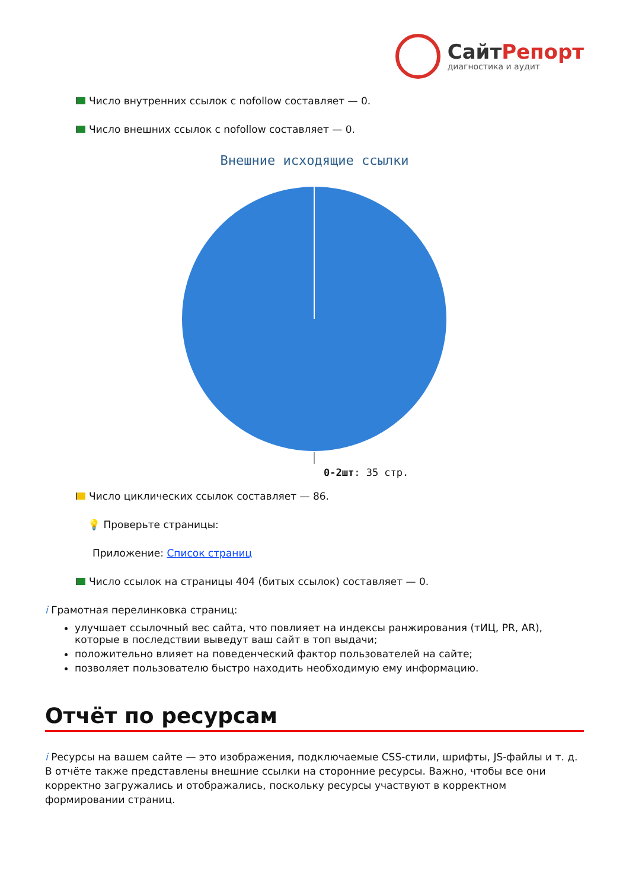СайтРепорт
диагностика и аудит
Число внутренних ссылок с nofollow составляет — 0.
Число внешних ссылок с nofollow составляет — 0.
Внешние исходящие ссылки
0-2шт: 35 стр.
Число циклических ссылок составляет — 86.
💡 Проверьте страницы:
Приложение: Список страниц
Число ссылок на страницы 404 (битых ссылок) составляет — 0.
i Грамотная перелинковка страниц:
улучшает ссылочный вес сайта, что повлияет на индексы ранжирования (тИЦ, PR, AR), которые в последствии выведут ваш сайт в топ выдачи;
положительно влияет на поведенческий фактор пользователей на сайте;
позволяет пользователю быстро находить необходимую ему информацию.
Отчёт по ресурсам
i Ресурсы на вашем сайте — это изображения, подключаемые CSS-стили, шрифты, JS-файлы и т. д. В отчёте также представлены внешние ссылки на сторонние ресурсы. Важно, чтобы все они корректно загружались и отображались, поскольку ресурсы участвуют в корректном формировании страниц.